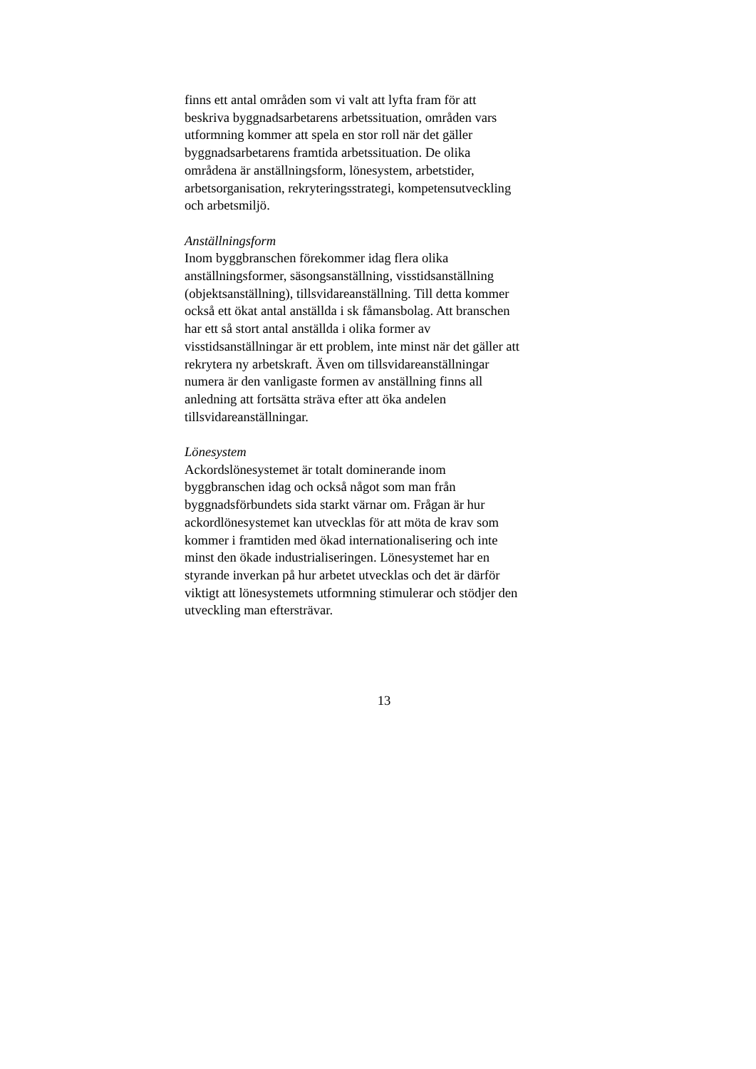finns ett antal områden som vi valt att lyfta fram för att beskriva byggnadsarbetarens arbetssituation, områden vars utformning kommer att spela en stor roll när det gäller byggnadsarbetarens framtida arbetssituation. De olika områdena är anställningsform, lönesystem, arbetstider, arbetsorganisation, rekryteringsstrategi, kompetensutveckling och arbetsmiljö.
Anställningsform Inom byggbranschen förekommer idag flera olika anställningsformer, säsongsanställning, visstidsanställning (objektsanställning), tillsvidareanställning. Till detta kommer också ett ökat antal anställda i sk fåmansbolag. Att branschen har ett så stort antal anställda i olika former av visstidsanställningar är ett problem, inte minst när det gäller att rekrytera ny arbetskraft. Även om tillsvidareanställningar numera är den vanligaste formen av anställning finns all anledning att fortsätta sträva efter att öka andelen tillsvidareanställningar.
Lönesystem Ackordslönesystemet är totalt dominerande inom byggbranschen idag och också något som man från byggnadsförbundets sida starkt värnar om. Frågan är hur ackordlönesystemet kan utvecklas för att möta de krav som kommer i framtiden med ökad internationalisering och inte minst den ökade industrialiseringen. Lönesystemet har en styrande inverkan på hur arbetet utvecklas och det är därför viktigt att lönesystemets utformning stimulerar och stödjer den utveckling man eftersträvar.
13